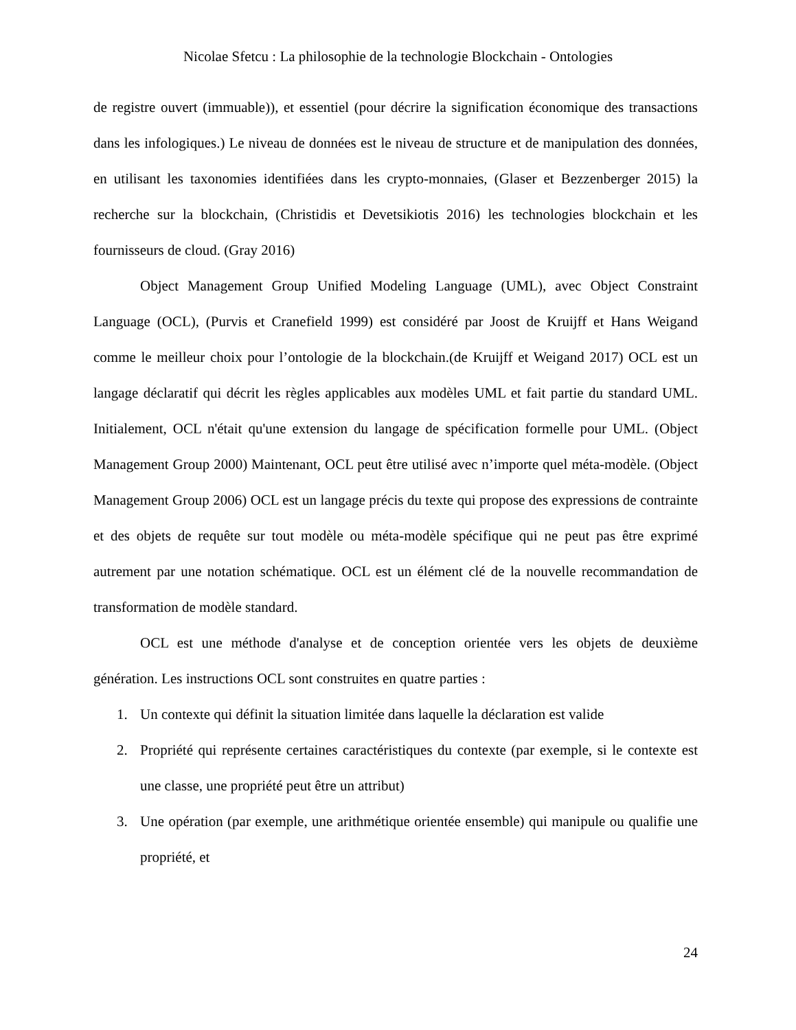Nicolae Sfetcu : La philosophie de la technologie Blockchain - Ontologies
de registre ouvert (immuable)), et essentiel (pour décrire la signification économique des transactions dans les infologiques.) Le niveau de données est le niveau de structure et de manipulation des données, en utilisant les taxonomies identifiées dans les crypto-monnaies, (Glaser et Bezzenberger 2015) la recherche sur la blockchain, (Christidis et Devetsikiotis 2016) les technologies blockchain et les fournisseurs de cloud. (Gray 2016)
Object Management Group Unified Modeling Language (UML), avec Object Constraint Language (OCL), (Purvis et Cranefield 1999) est considéré par Joost de Kruijff et Hans Weigand comme le meilleur choix pour l’ontologie de la blockchain.(de Kruijff et Weigand 2017) OCL est un langage déclaratif qui décrit les règles applicables aux modèles UML et fait partie du standard UML. Initialement, OCL n'était qu'une extension du langage de spécification formelle pour UML. (Object Management Group 2000) Maintenant, OCL peut être utilisé avec n’importe quel méta-modèle. (Object Management Group 2006) OCL est un langage précis du texte qui propose des expressions de contrainte et des objets de requête sur tout modèle ou méta-modèle spécifique qui ne peut pas être exprimé autrement par une notation schématique. OCL est un élément clé de la nouvelle recommandation de transformation de modèle standard.
OCL est une méthode d'analyse et de conception orientée vers les objets de deuxième génération. Les instructions OCL sont construites en quatre parties :
1. Un contexte qui définit la situation limitée dans laquelle la déclaration est valide
2. Propriété qui représente certaines caractéristiques du contexte (par exemple, si le contexte est une classe, une propriété peut être un attribut)
3. Une opération (par exemple, une arithmétique orientée ensemble) qui manipule ou qualifie une propriété, et
24